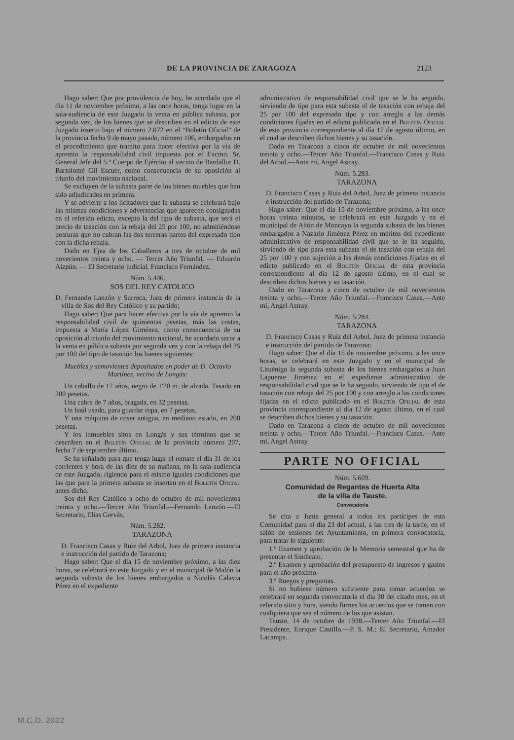DE LA PROVINCIA DE ZARAGOZA 2123
Hago saber: Que por providencia de hoy, he acordado que el día 11 de noviembre próximo, a las once horas, tenga lugar en la sala-audiencia de este Juzgado la venta en pública subasta, por segunda vez, de los bienes que se describen en el edicto de este Juzgado inserto bajo el número 2.072 en el “Boletín Oficial” de la provincia fecha 9 de mayo pasado, número 106, embargados en el procedimiento que tramito para hacer efectiva por la vía de apremio la responsabilidad civil impuesta por el Excmo. Sr. General Jefe del 5.º Cuerpo de Ejército al vecino de Bardallur D. Bartolomé Gil Escuer, como consecuencia de su oposición al triunfo del movimiento nacional.
Se excluyen de la subasta parte de los bienes muebles que han sido adjudicados en primera.
Y se advierte a los licitadores que la subasta se celebrará bajo las mismas condiciones y advertencias que aparecen consignadas en el referido edicto, excepto la del tipo de subasta, que será el precio de tasación con la rebaja del 25 por 100, no admitiéndose posturas que no cubran las dos terceras partes del expresado tipo con la dicha rebaja.
Dado en Ejea de los Caballeros a tres de octubre de mil novecientos treinta y ocho. — Tercer Año Triunfal. — Eduardo Aizpún. — El Secretario judicial, Francisco Fernández.
Núm. 5.406.
SOS DEL REY CATOLICO
D. Fernando Lanzón y Surroca, Juez de primera instancia de la villa de Sos del Rey Católico y su partido;
Hago saber: Que para hacer efectiva por la vía de apremio la responsabilidad civil de quinientas pesetas, más las costas, impuesta a María López Giménez, como consecuencia de su oposición al triunfo del movimiento nacional, he acordado sacar a la venta en pública subasta por segunda vez y con la rebaja del 25 por 100 del tipo de tasación los bienes siguientes:
Muebles y semovientes depositados en poder de D. Octavio Martínez, vecino de Longás:
Un caballo de 17 años, negro de 1'20 m. de alzada. Tasado en 200 pesetas.
Una cabra de 7 años, bragada, en 32 pesetas.
Un baúl usado, para guardar ropa, en 7 pesetas.
Y una máquina de coser antigua, en mediano estado, en 200 pesetas.
Y los inmuebles sitos en Longás y sus términos que se describen en el Boletín Oficial de la provincia número 207, fecha 7 de septiembre último.
Se ha señalado para que tenga lugar el remate el día 31 de los corrientes y hora de las diez de su mañana, en la sala-audiencia de este Juzgado, rigiendo para el mismo iguales condiciones que las que para la primera subasta se insertan en el Boletín Oficial antes dicho.
Sos del Rey Católico a ocho de octubre de mil novecientos treinta y ocho.—Tercer Año Triunfal.—Fernando Lanzón.—El Secretario, Elías Gervás.
Núm. 5.282.
TARAZONA
D. Francisco Casas y Ruiz del Arbol, Juez de primera instancia e instrucción del partido de Tarazona;
Hago saber: Que el día 15 de noviembre próximo, a las diez horas, se celebrará en este Juzgado y en el municipal de Malón la segunda subasta de los bienes embargados a Nicolás Calavia Pérez en el expediente
administrativo de responsabilidad civil que se le ha seguido, sirviendo de tipo para esta subasta el de tasación con rebaja del 25 por 100 del expresado tipo y con arreglo a las demás condiciones fijadas en el edicto publicado en el Boletín Oficial de esta provincia correspondiente al día 17 de agosto último, en el cual se describen dichos bienes y su tasación.
Dado en Tarazona a cinco de octubre de mil novecientos treinta y ocho.—Tercer Año Triunfal.—Francisco Casas y Ruiz del Arbol.—Ante mí, Angel Astray.
Núm. 5.283.
TARAZONA
D. Francisco Casas y Ruiz del Arbol, Juez de primera instancia e instrucción del partido de Tarazona;
Hago saber: Que el día 15 de noviembre próximo, a las once horas treinta minutos, se celebrará en este Juzgado y en el municipal de Añón de Moncayo la segunda subasta de los bienes embargados a Nazario Jiménez Pérez en méritos del expediente administrativo de responsabilidad civil que se le ha seguido, sirviendo de tipo para esta subasta el de tasación con rebaja del 25 por 100 y con sujeción a las demás condiciones fijadas en el edicto publicado en el Boletín Oficial de esta provincia correspondiente al día 12 de agosto último, en el cual se describen dichos bienes y su tasación.
Dado en Tarazona a cinco de octubre de mil novecientos treinta y ocho.—Tercer Año Triunfal.—Francisco Casas.—Ante mí, Angel Astray.
Núm. 5.284.
TARAZONA
D. Francisco Casas y Ruiz del Arbol, Juez de primera instancia e instrucción del partido de Tarazona;
Hago saber: Que el día 15 de noviembre próximo, a las once horas, se celebrará en este Juzgado y en el municipal de Lituénigo la segunda subasta de los bienes embargados a Juan Lapuente Jiménez en el expediente administrativo de responsabilidad civil que se le ha seguido, sirviendo de tipo el de tasación con rebaja del 25 por 100 y con arreglo a las condiciones fijadas en el edicto publicado en el Boletín Oficial de esta provincia correspondiente al día 12 de agosto último, en el cual se describen dichos bienes y su tasación.
Dado en Tarazona a cinco de octubre de mil novecientos treinta y ocho.—Tercer Año Triunfal.—Francisco Casas.—Ante mí, Angel Astray.
PARTE NO OFICIAL
Núm. 5.609.
Comunidad de Regantes de Huerta Alta
de la villa de Tauste.
Convocatoria
Se cita a Junta general a todos los partícipes de esta Comunidad para el día 23 del actual, a las tres de la tarde, en el salón de sesiones del Ayuntamiento, en primera convocatoria, para tratar lo siguiente:
1.º Examen y aprobación de la Memoria semestral que ha de presentar el Sindicato.
2.º Examen y aprobación del presupuesto de ingresos y gastos para el año próximo.
3.º Ruegos y preguntas.
Si no hubiese número suficiente para tomar acuerdos se celebrará en segunda convocatoria el día 30 del citado mes, en el referido sitio y hora, siendo firmes los acuerdos que se tomen con cualquiera que sea el número de los que asistan.
Tauste, 14 de octubre de 1938.—Tercer Año Triunfal.—El Presidente, Enrique Castillo.—P. S. M.: El Secretario, Amador Lacampa.
M.C.D. 2022